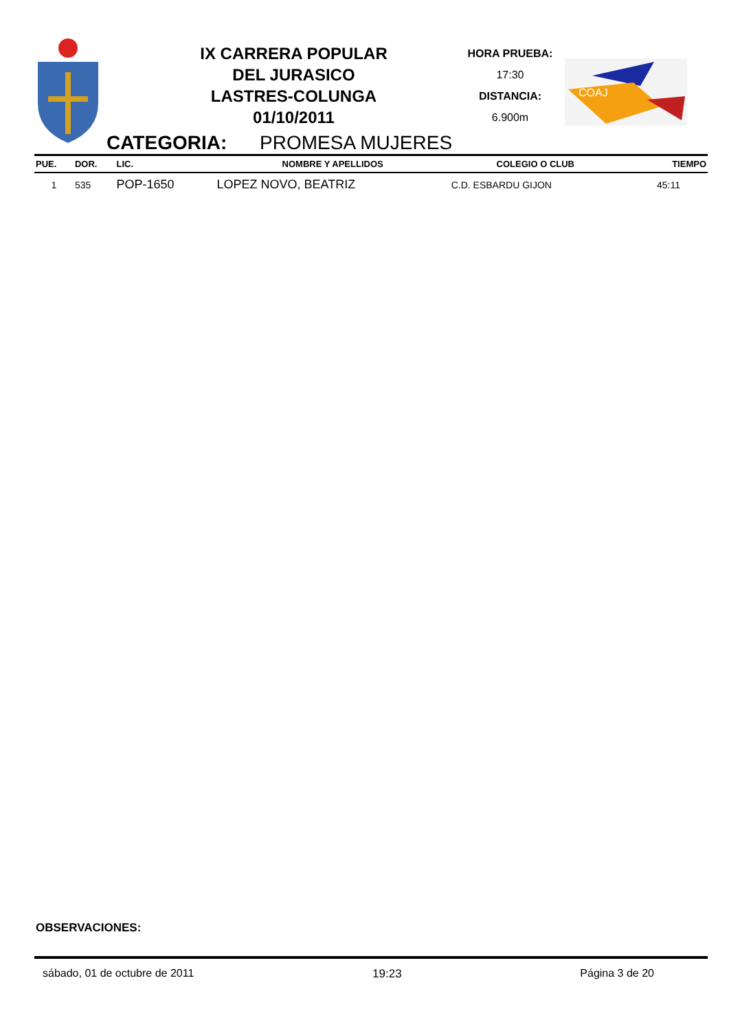IX CARRERA POPULAR
DEL JURASICO
LASTRES-COLUNGA
01/10/2011
HORA PRUEBA:
17:30
DISTANCIA:
6.900m
COAJ
CATEGORIA: PROMESA MUJERES
| PUE. | DOR. | LIC. | NOMBRE Y APELLIDOS | COLEGIO O CLUB | TIEMPO |
| --- | --- | --- | --- | --- | --- |
| 1 | 535 | POP-1650 | LOPEZ NOVO, BEATRIZ | C.D. ESBARDU GIJON | 45:11 |
OBSERVACIONES:
sábado, 01 de octubre de 2011 19:23 Página 3 de 20